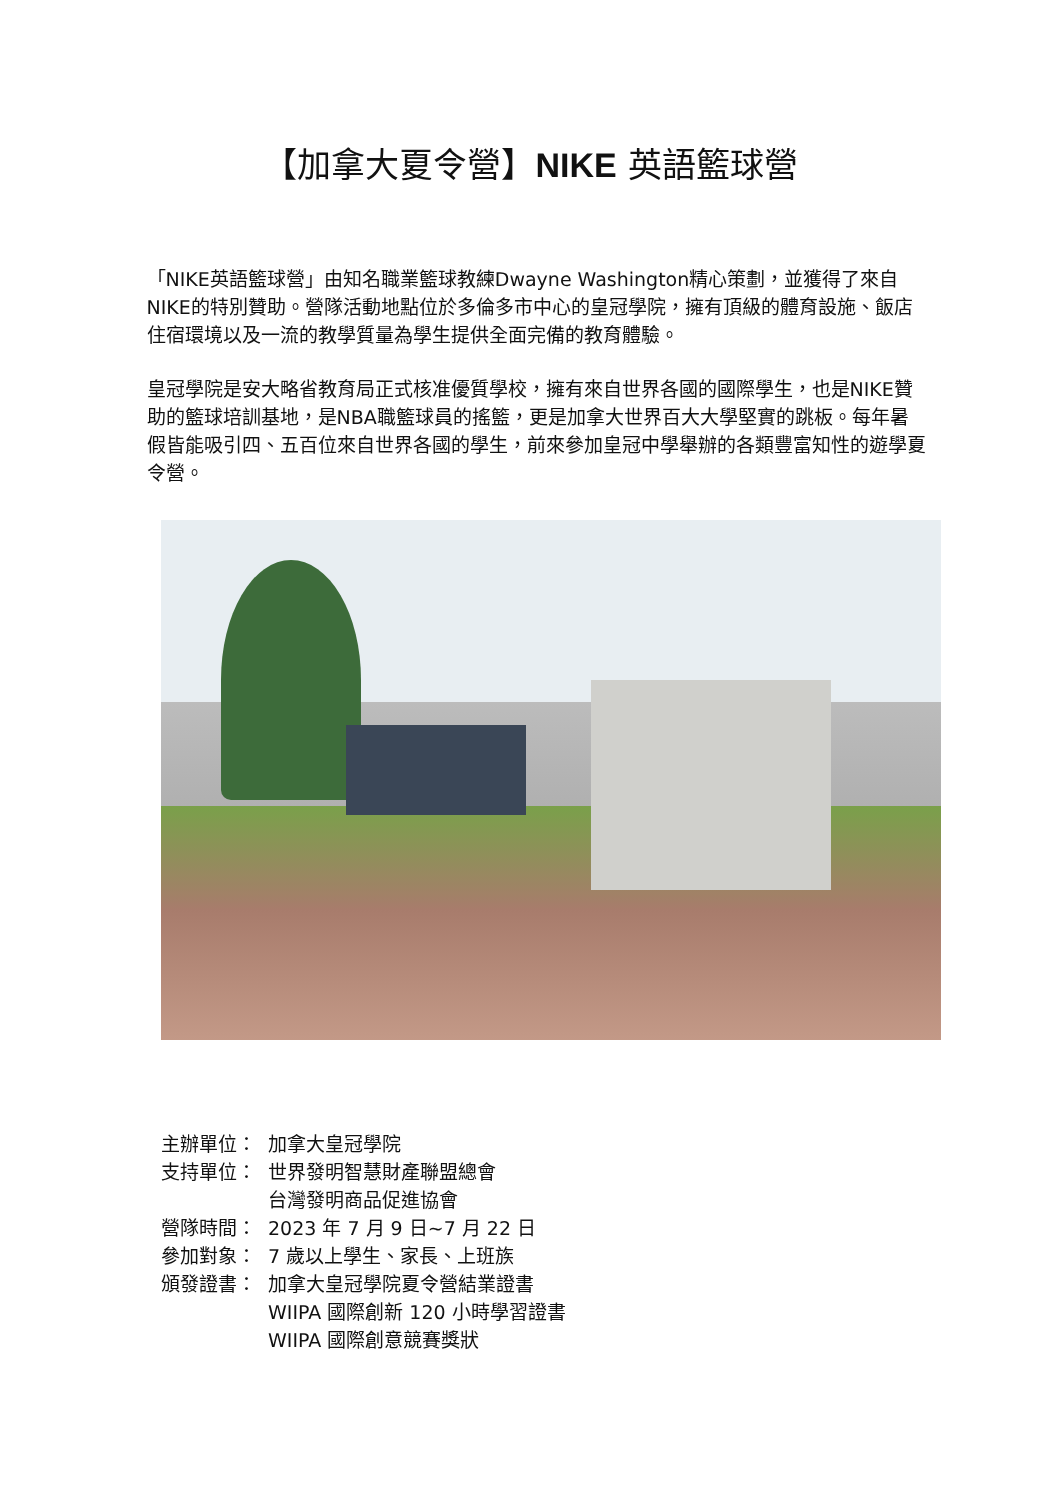【加拿大夏令營】NIKE 英語籃球營
「NIKE英語籃球營」由知名職業籃球教練Dwayne Washington精心策劃，並獲得了來自NIKE的特別贊助。營隊活動地點位於多倫多市中心的皇冠學院，擁有頂級的體育設施、飯店住宿環境以及一流的教學質量為學生提供全面完備的教育體驗。
皇冠學院是安大略省教育局正式核准優質學校，擁有來自世界各國的國際學生，也是NIKE贊助的籃球培訓基地，是NBA職籃球員的搖籃，更是加拿大世界百大大學堅實的跳板。每年暑假皆能吸引四、五百位來自世界各國的學生，前來參加皇冠中學舉辦的各類豐富知性的遊學夏令營。
主辦單位： 加拿大皇冠學院
支持單位： 世界發明智慧財產聯盟總會
台灣發明商品促進協會
營隊時間： 2023 年 7 月 9 日~7 月 22 日
參加對象： 7 歲以上學生、家長、上班族
頒發證書： 加拿大皇冠學院夏令營結業證書
WIIPA 國際創新 120 小時學習證書
WIIPA 國際創意競賽獎狀